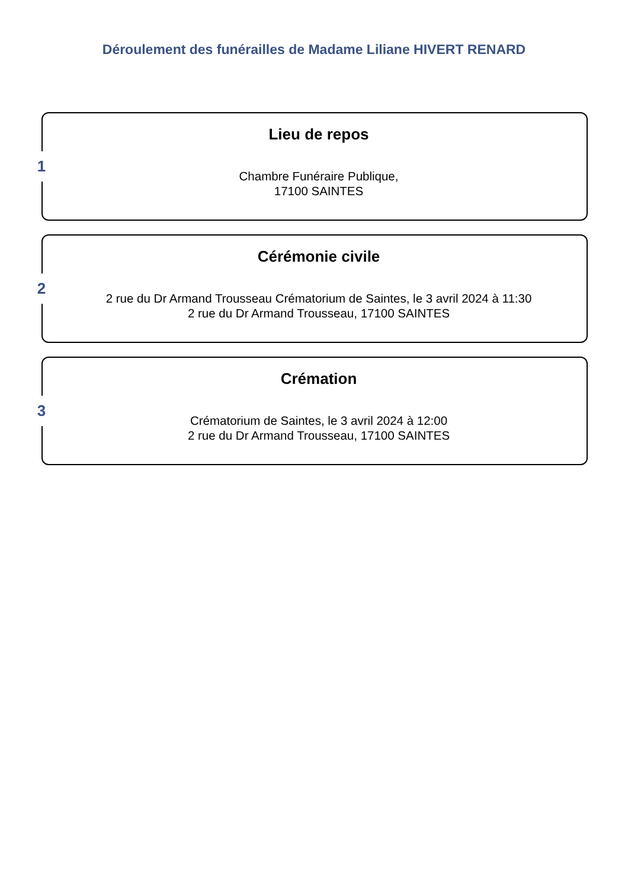Déroulement des funérailles de Madame Liliane HIVERT RENARD
1
Lieu de repos
Chambre Funéraire Publique,
17100 SAINTES
2
Cérémonie civile
2 rue du Dr Armand Trousseau Crématorium de Saintes, le 3 avril 2024 à 11:30
2 rue du Dr Armand Trousseau, 17100 SAINTES
3
Crémation
Crématorium de Saintes, le 3 avril 2024 à 12:00
2 rue du Dr Armand Trousseau, 17100 SAINTES